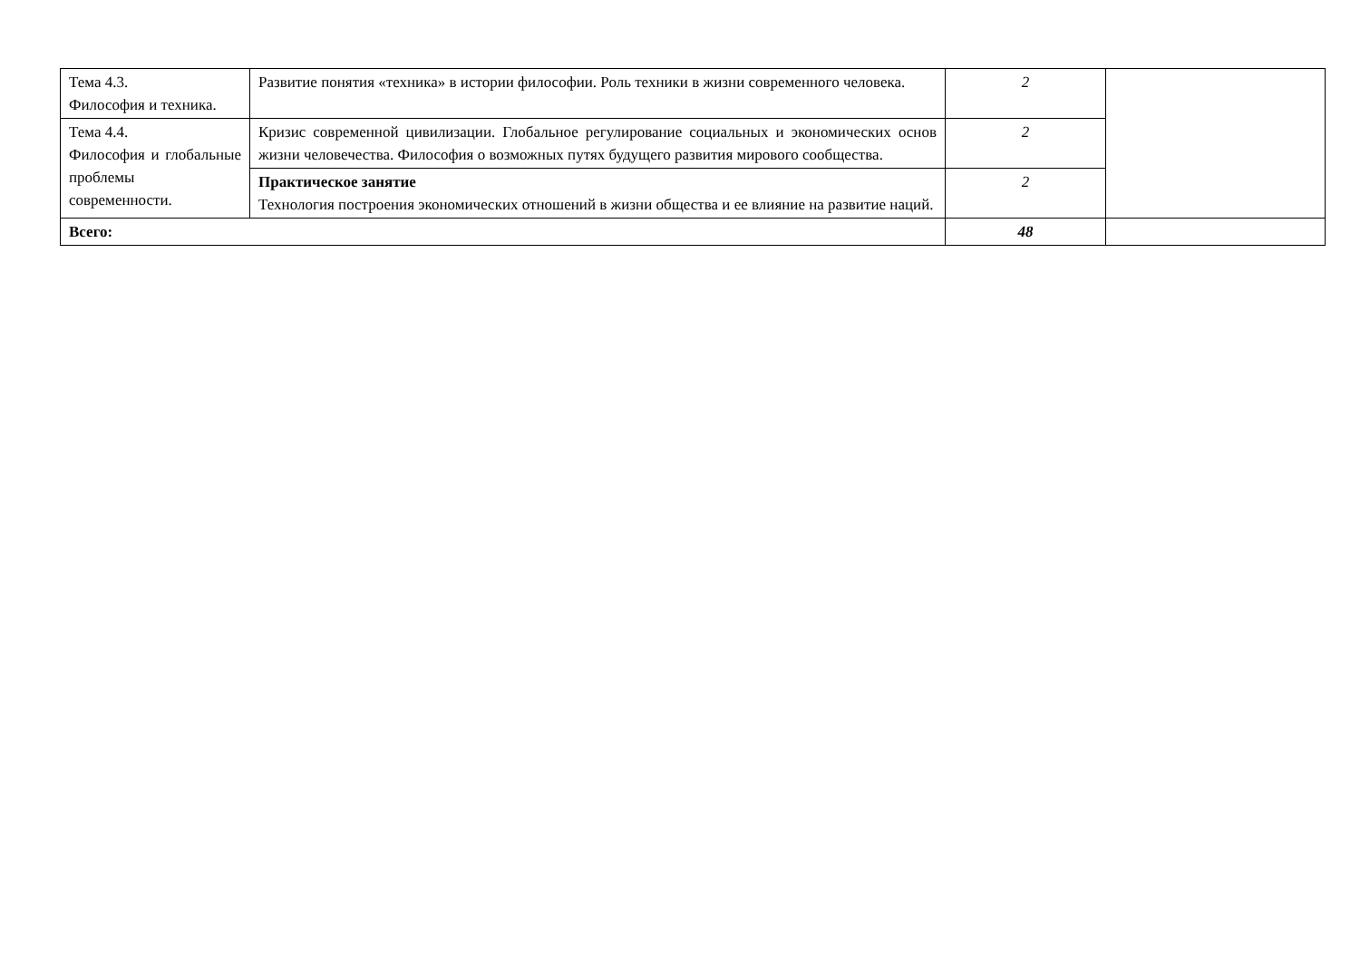| Тема 4.3. Философия и техника. | Развитие понятия «техника» в истории философии. Роль техники в жизни современного человека. | 2 | |
| Тема 4.4. Философия и глобальные проблемы современности. | Кризис современной цивилизации. Глобальное регулирование социальных и экономических основ жизни человечества. Философия о возможных путях будущего развития мирового сообщества. | 2 | |
| | Практическое занятие Технология построения экономических отношений в жизни общества и ее влияние на развитие наций. | 2 | |
| Всего: | | 48 | |